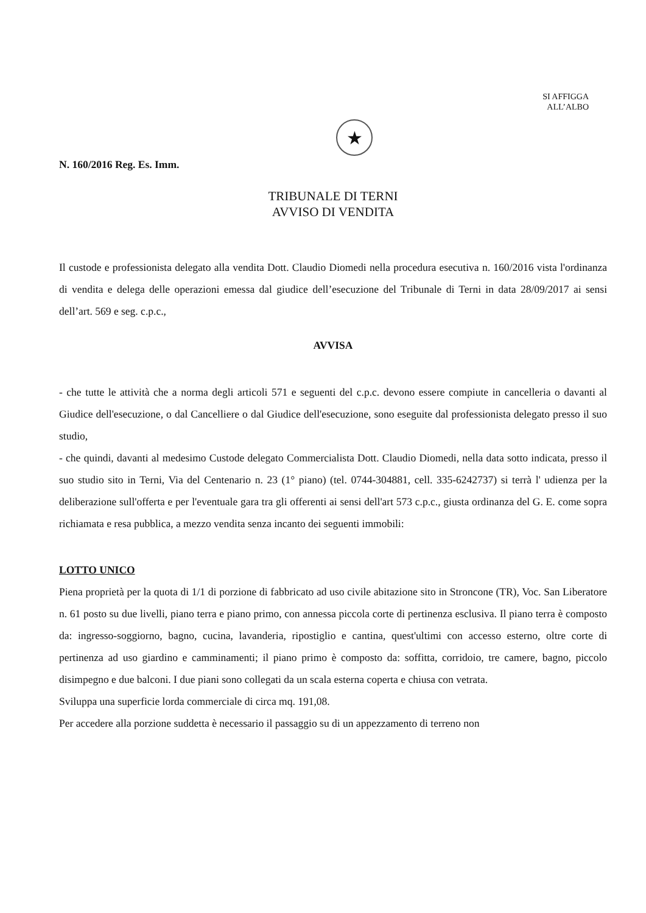SI AFFIGGA
ALL’ALBO
★
N. 160/2016 Reg. Es. Imm.
TRIBUNALE DI TERNI
AVVISO DI VENDITA
Il custode e professionista delegato alla vendita Dott. Claudio Diomedi nella procedura esecutiva n. 160/2016 vista l'ordinanza di vendita e delega delle operazioni emessa dal giudice dell’esecuzione del Tribunale di Terni in data 28/09/2017 ai sensi dell’art. 569 e seg. c.p.c.,
AVVISA
- che tutte le attività che a norma degli articoli 571 e seguenti del c.p.c. devono essere compiute in cancelleria o davanti al Giudice dell'esecuzione, o dal Cancelliere o dal Giudice dell'esecuzione, sono eseguite dal professionista delegato presso il suo studio,
- che quindi, davanti al medesimo Custode delegato Commercialista Dott. Claudio Diomedi, nella data sotto indicata, presso il suo studio sito in Terni, Via del Centenario n. 23 (1° piano) (tel. 0744-304881, cell. 335-6242737) si terrà l' udienza per la deliberazione sull'offerta e per l'eventuale gara tra gli offerenti ai sensi dell'art 573 c.p.c., giusta ordinanza del G. E. come sopra richiamata e resa pubblica, a mezzo vendita senza incanto dei seguenti immobili:
LOTTO UNICO
Piena proprietà per la quota di 1/1 di porzione di fabbricato ad uso civile abitazione sito in Stroncone (TR), Voc. San Liberatore n. 61 posto su due livelli, piano terra e piano primo, con annessa piccola corte di pertinenza esclusiva. Il piano terra è composto da: ingresso-soggiorno, bagno, cucina, lavanderia, ripostiglio e cantina, quest'ultimi con accesso esterno, oltre corte di pertinenza ad uso giardino e camminamenti; il piano primo è composto da: soffitta, corridoio, tre camere, bagno, piccolo disimpegno e due balconi. I due piani sono collegati da un scala esterna coperta e chiusa con vetrata.
Sviluppa una superficie lorda commerciale di circa mq. 191,08.
Per accedere alla porzione suddetta è necessario il passaggio su di un appezzamento di terreno non